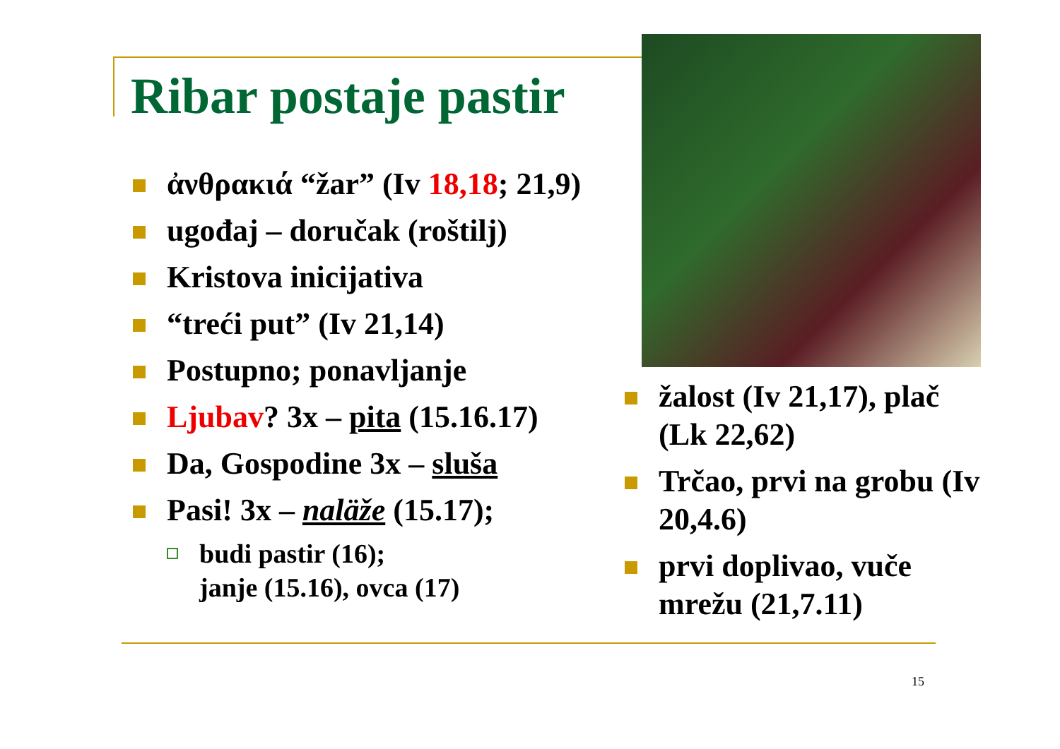Ribar postaje pastir
ἀνθρακιά “žar” (Iv 18,18; 21,9)
ugođaj – doručak (roštilj)
Kristova inicijativa
“treći put” (Iv 21,14)
Postupno; ponavljanje
Ljubav? 3x – pita (15.16.17)
Da, Gospodine 3x – sluša
Pasi! 3x – naläže (15.17);
budi pastir (16);
janje (15.16), ovca (17)
žalost (Iv 21,17), plač (Lk 22,62)
Trčao, prvi na grobu (Iv 20,4.6)
prvi doplivao, vuče mrežu (21,7.11)
15